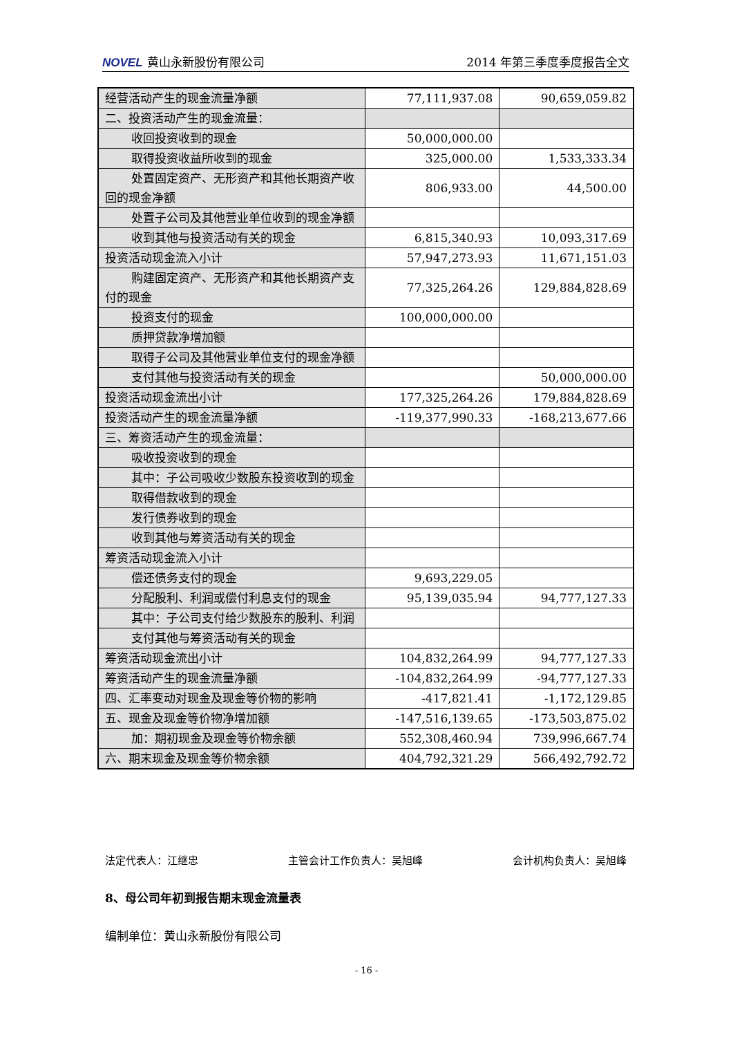NOVEL 黄山永新股份有限公司 2014 年第三季度季度报告全文
| 经营活动产生的现金流量净额 | 77,111,937.08 | 90,659,059.82 |
| 二、投资活动产生的现金流量： | | |
| 收回投资收到的现金 | 50,000,000.00 | |
| 取得投资收益所收到的现金 | 325,000.00 | 1,533,333.34 |
| 处置固定资产、无形资产和其他长期资产 收回的现金净额 | 806,933.00 | 44,500.00 |
| 处置子公司及其他营业单位收到的现金净 额 | | |
| 收到其他与投资活动有关的现金 | 6,815,340.93 | 10,093,317.69 |
| 投资活动现金流入小计 | 57,947,273.93 | 11,671,151.03 |
| 购建固定资产、无形资产和其他长期资产 支付的现金 | 77,325,264.26 | 129,884,828.69 |
| 投资支付的现金 | 100,000,000.00 | |
| 质押贷款净增加额 | | |
| 取得子公司及其他营业单位支付的现金净 额 | | |
| 支付其他与投资活动有关的现金 | | 50,000,000.00 |
| 投资活动现金流出小计 | 177,325,264.26 | 179,884,828.69 |
| 投资活动产生的现金流量净额 | -119,377,990.33 | -168,213,677.66 |
| 三、筹资活动产生的现金流量： | | |
| 吸收投资收到的现金 | | |
| 其中：子公司吸收少数股东投资收到的现 金 | | |
| 取得借款收到的现金 | | |
| 发行债券收到的现金 | | |
| 收到其他与筹资活动有关的现金 | | |
| 筹资活动现金流入小计 | | |
| 偿还债务支付的现金 | 9,693,229.05 | |
| 分配股利、利润或偿付利息支付的现金 | 95,139,035.94 | 94,777,127.33 |
| 其中：子公司支付给少数股东的股利、利 润 | | |
| 支付其他与筹资活动有关的现金 | | |
| 筹资活动现金流出小计 | 104,832,264.99 | 94,777,127.33 |
| 筹资活动产生的现金流量净额 | -104,832,264.99 | -94,777,127.33 |
| 四、汇率变动对现金及现金等价物的影响 | -417,821.41 | -1,172,129.85 |
| 五、现金及现金等价物净增加额 | -147,516,139.65 | -173,503,875.02 |
| 加：期初现金及现金等价物余额 | 552,308,460.94 | 739,996,667.74 |
| 六、期末现金及现金等价物余额 | 404,792,321.29 | 566,492,792.72 |
法定代表人：江继忠 主管会计工作负责人：吴旭峰 会计机构负责人：吴旭峰
8、母公司年初到报告期末现金流量表
编制单位：黄山永新股份有限公司
- 16 -